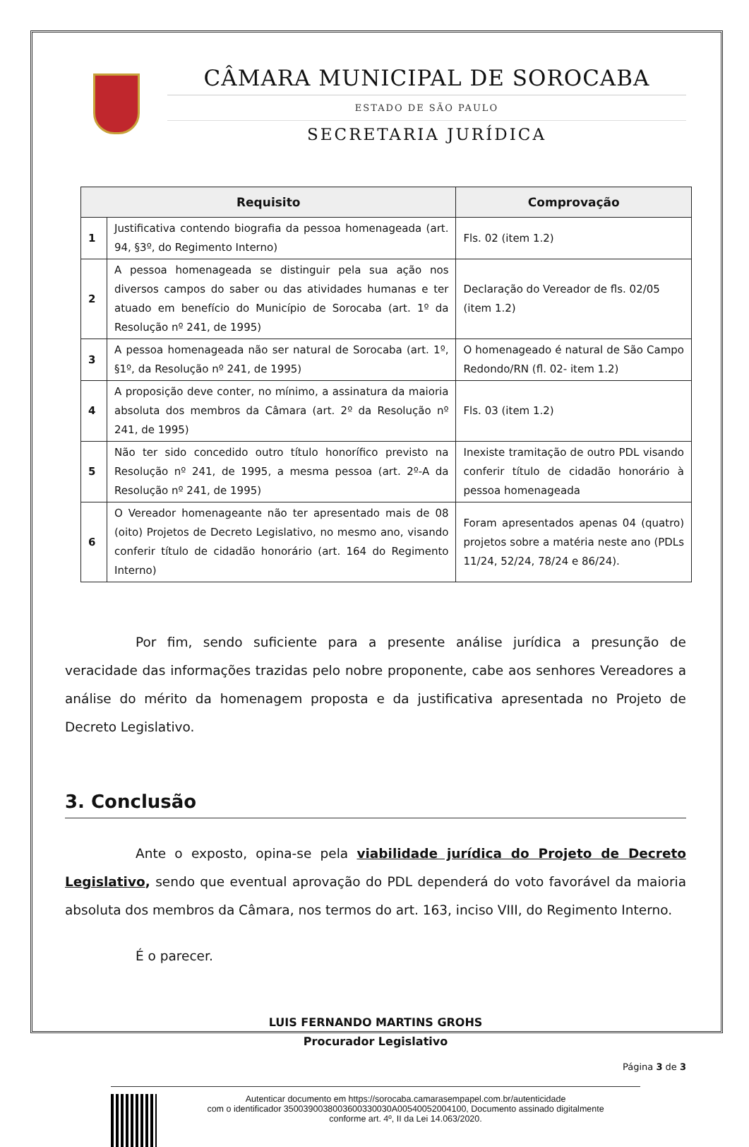CÂMARA MUNICIPAL DE SOROCABA
ESTADO DE SÃO PAULO
SECRETARIA JURÍDICA
| Requisito | | Comprovação |
| --- | --- | --- |
| 1 | Justificativa contendo biografia da pessoa homenageada (art. 94, §3º, do Regimento Interno) | Fls. 02 (item 1.2) |
| 2 | A pessoa homenageada se distinguir pela sua ação nos diversos campos do saber ou das atividades humanas e ter atuado em benefício do Município de Sorocaba (art. 1º da Resolução nº 241, de 1995) | Declaração do Vereador de fls. 02/05 (item 1.2) |
| 3 | A pessoa homenageada não ser natural de Sorocaba (art. 1º, §1º, da Resolução nº 241, de 1995) | O homenageado é natural de São Campo Redondo/RN (fl. 02- item 1.2) |
| 4 | A proposição deve conter, no mínimo, a assinatura da maioria absoluta dos membros da Câmara (art. 2º da Resolução nº 241, de 1995) | Fls. 03 (item 1.2) |
| 5 | Não ter sido concedido outro título honorífico previsto na Resolução nº 241, de 1995, a mesma pessoa (art. 2º-A da Resolução nº 241, de 1995) | Inexiste tramitação de outro PDL visando conferir título de cidadão honorário à pessoa homenageada |
| 6 | O Vereador homenageante não ter apresentado mais de 08 (oito) Projetos de Decreto Legislativo, no mesmo ano, visando conferir título de cidadão honorário (art. 164 do Regimento Interno) | Foram apresentados apenas 04 (quatro) projetos sobre a matéria neste ano (PDLs 11/24, 52/24, 78/24 e 86/24). |
Por fim, sendo suficiente para a presente análise jurídica a presunção de veracidade das informações trazidas pelo nobre proponente, cabe aos senhores Vereadores a análise do mérito da homenagem proposta e da justificativa apresentada no Projeto de Decreto Legislativo.
3. Conclusão
Ante o exposto, opina-se pela viabilidade jurídica do Projeto de Decreto Legislativo, sendo que eventual aprovação do PDL dependerá do voto favorável da maioria absoluta dos membros da Câmara, nos termos do art. 163, inciso VIII, do Regimento Interno.
É o parecer.
LUIS FERNANDO MARTINS GROHS
Procurador Legislativo
Página 3 de 3
Autenticar documento em https://sorocaba.camarasempapel.com.br/autenticidade
com o identificador 3500390038003600330030A00540052004100, Documento assinado digitalmente
conforme art. 4º, II da Lei 14.063/2020.